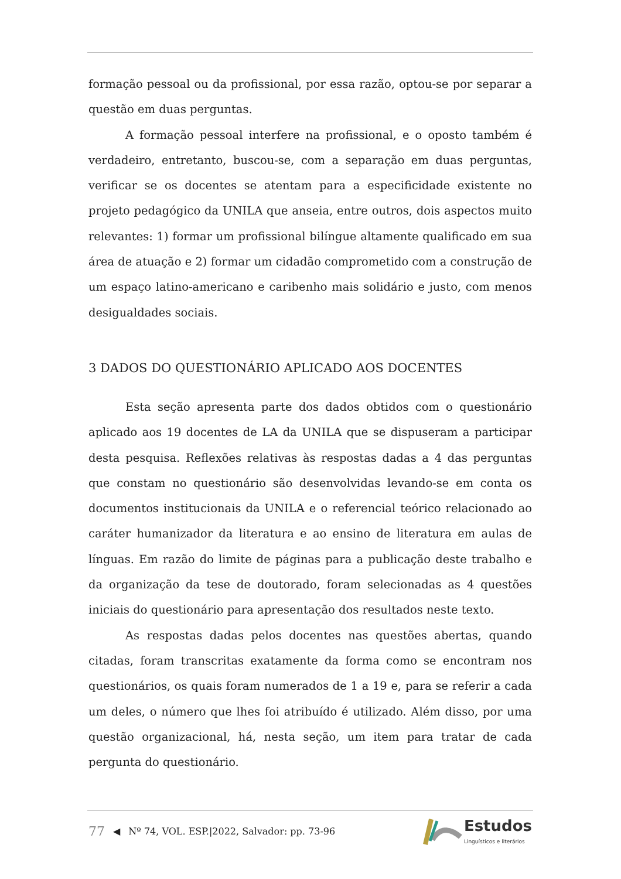formação pessoal ou da profissional, por essa razão, optou-se por separar a questão em duas perguntas.
A formação pessoal interfere na profissional, e o oposto também é verdadeiro, entretanto, buscou-se, com a separação em duas perguntas, verificar se os docentes se atentam para a especificidade existente no projeto pedagógico da UNILA que anseia, entre outros, dois aspectos muito relevantes: 1) formar um profissional bilíngue altamente qualificado em sua área de atuação e 2) formar um cidadão comprometido com a construção de um espaço latino-americano e caribenho mais solidário e justo, com menos desigualdades sociais.
3 DADOS DO QUESTIONÁRIO APLICADO AOS DOCENTES
Esta seção apresenta parte dos dados obtidos com o questionário aplicado aos 19 docentes de LA da UNILA que se dispuseram a participar desta pesquisa. Reflexões relativas às respostas dadas a 4 das perguntas que constam no questionário são desenvolvidas levando-se em conta os documentos institucionais da UNILA e o referencial teórico relacionado ao caráter humanizador da literatura e ao ensino de literatura em aulas de línguas. Em razão do limite de páginas para a publicação deste trabalho e da organização da tese de doutorado, foram selecionadas as 4 questões iniciais do questionário para apresentação dos resultados neste texto.
As respostas dadas pelos docentes nas questões abertas, quando citadas, foram transcritas exatamente da forma como se encontram nos questionários, os quais foram numerados de 1 a 19 e, para se referir a cada um deles, o número que lhes foi atribuído é utilizado. Além disso, por uma questão organizacional, há, nesta seção, um item para tratar de cada pergunta do questionário.
77 ◀ Nº 74, VOL. ESP.|2022, Salvador: pp. 73-96
Estudos
Linguísticos e literários